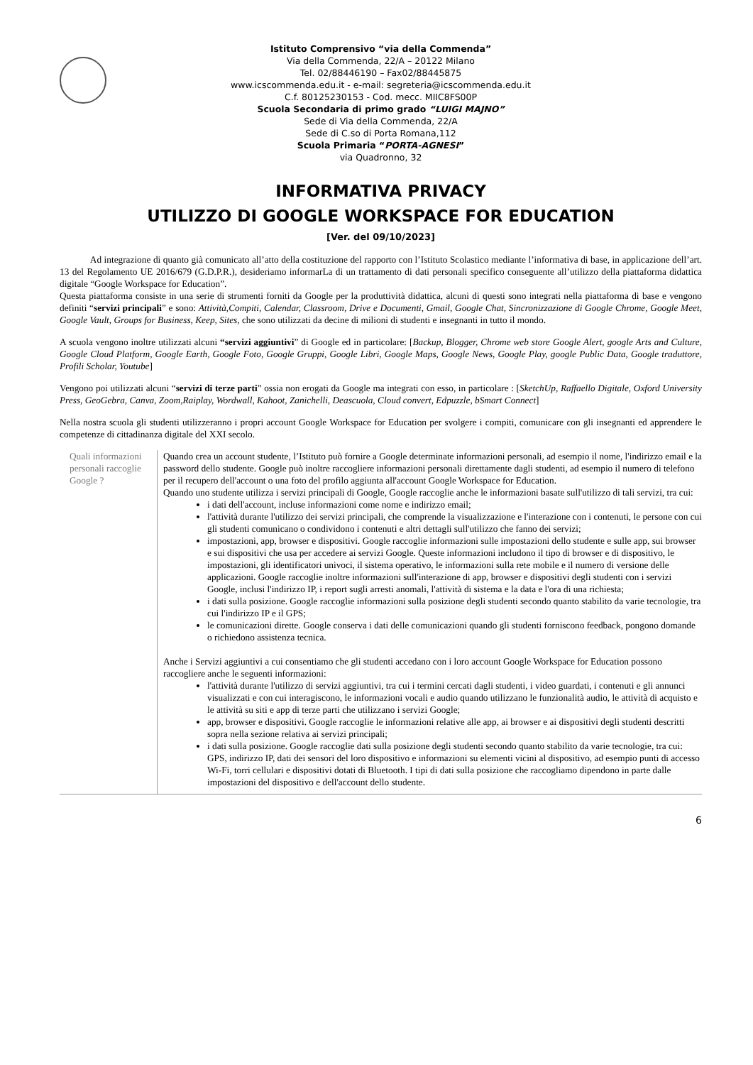Istituto Comprensivo “via della Commenda”
Via della Commenda, 22/A – 20122 Milano
Tel. 02/88446190 – Fax02/88445875
www.icscommenda.edu.it - e-mail: segreteria@icscommenda.edu.it
C.f. 80125230153 - Cod. mecc. MIIC8FS00P
Scuola Secondaria di primo grado “LUIGI MAJNO”
Sede di Via della Commenda, 22/A
Sede di C.so di Porta Romana,112
Scuola Primaria “PORTA-AGNESI”
via Quadronno, 32
INFORMATIVA PRIVACY
UTILIZZO DI GOOGLE WORKSPACE FOR EDUCATION
[Ver. del 09/10/2023]
Ad integrazione di quanto già comunicato all’atto della costituzione del rapporto con l’Istituto Scolastico mediante l’informativa di base, in applicazione dell’art. 13 del Regolamento UE 2016/679 (G.D.P.R.), desideriamo informarLa di un trattamento di dati personali specifico conseguente all’utilizzo della piattaforma didattica digitale “Google Workspace for Education”.
Questa piattaforma consiste in una serie di strumenti forniti da Google per la produttività didattica, alcuni di questi sono integrati nella piattaforma di base e vengono definiti “servizi principali” e sono: Attività,Compiti, Calendar, Classroom, Drive e Documenti, Gmail, Google Chat, Sincronizzazione di Google Chrome, Google Meet, Google Vault, Groups for Business, Keep, Sites, che sono utilizzati da decine di milioni di studenti e insegnanti in tutto il mondo.
A scuola vengono inoltre utilizzati alcuni “servizi aggiuntivi” di Google ed in particolare: [Backup, Blogger, Chrome web store Google Alert, google Arts and Culture, Google Cloud Platform, Google Earth, Google Foto, Google Gruppi, Google Libri, Google Maps, Google News, Google Play, google Public Data, Google traduttore, Profili Scholar, Youtube]
Vengono poi utilizzati alcuni “servizi di terze parti” ossia non erogati da Google ma integrati con esso, in particolare : [SketchUp, Raffaello Digitale, Oxford University Press, GeoGebra, Canva, Zoom,Raiplay, Wordwall, Kahoot, Zanichelli, Deascuola, Cloud convert, Edpuzzle, bSmart Connect]
Nella nostra scuola gli studenti utilizzeranno i propri account Google Workspace for Education per svolgere i compiti, comunicare con gli insegnanti ed apprendere le competenze di cittadinanza digitale del XXI secolo.
| Quali informazioni personali raccoglie Google ? | Quando crea un account studente, l’Istituto può fornire a Google determinate informazioni personali, ad esempio il nome, l'indirizzo email e la password dello studente. Google può inoltre raccogliere informazioni personali direttamente dagli studenti, ad esempio il numero di telefono per il recupero dell'account o una foto del profilo aggiunta all'account Google Workspace for Education. Quando uno studente utilizza i servizi principali di Google, Google raccoglie anche le informazioni basate sull'utilizzo di tali servizi, tra cui: i dati dell'account, incluse informazioni come nome e indirizzo email; l'attività durante l'utilizzo dei servizi principali, che comprende la visualizzazione e l'interazione con i contenuti, le persone con cui gli studenti comunicano o condividono i contenuti e altri dettagli sull'utilizzo che fanno dei servizi; impostazioni, app, browser e dispositivi. Google raccoglie informazioni sulle impostazioni dello studente e sulle app, sui browser e sui dispositivi che usa per accedere ai servizi Google. Queste informazioni includono il tipo di browser e di dispositivo, le impostazioni, gli identificatori univoci, il sistema operativo, le informazioni sulla rete mobile e il numero di versione delle applicazioni. Google raccoglie inoltre informazioni sull'interazione di app, browser e dispositivi degli studenti con i servizi Google, inclusi l'indirizzo IP, i report sugli arresti anomali, l'attività di sistema e la data e l'ora di una richiesta; i dati sulla posizione. Google raccoglie informazioni sulla posizione degli studenti secondo quanto stabilito da varie tecnologie, tra cui l'indirizzo IP e il GPS; le comunicazioni dirette. Google conserva i dati delle comunicazioni quando gli studenti forniscono feedback, pongono domande o richiedono assistenza tecnica. Anche i Servizi aggiuntivi a cui consentiamo che gli studenti accedano con i loro account Google Workspace for Education possono raccogliere anche le seguenti informazioni: l'attività durante l'utilizzo di servizi aggiuntivi, tra cui i termini cercati dagli studenti, i video guardati, i contenuti e gli annunci visualizzati e con cui interagiscono, le informazioni vocali e audio quando utilizzano le funzionalità audio, le attività di acquisto e le attività su siti e app di terze parti che utilizzano i servizi Google; app, browser e dispositivi. Google raccoglie le informazioni relative alle app, ai browser e ai dispositivi degli studenti descritti sopra nella sezione relativa ai servizi principali; i dati sulla posizione. Google raccoglie dati sulla posizione degli studenti secondo quanto stabilito da varie tecnologie, tra cui: GPS, indirizzo IP, dati dei sensori del loro dispositivo e informazioni su elementi vicini al dispositivo, ad esempio punti di accesso Wi-Fi, torri cellulari e dispositivi dotati di Bluetooth. I tipi di dati sulla posizione che raccogliamo dipendono in parte dalle impostazioni del dispositivo e dell'account dello studente. |
6